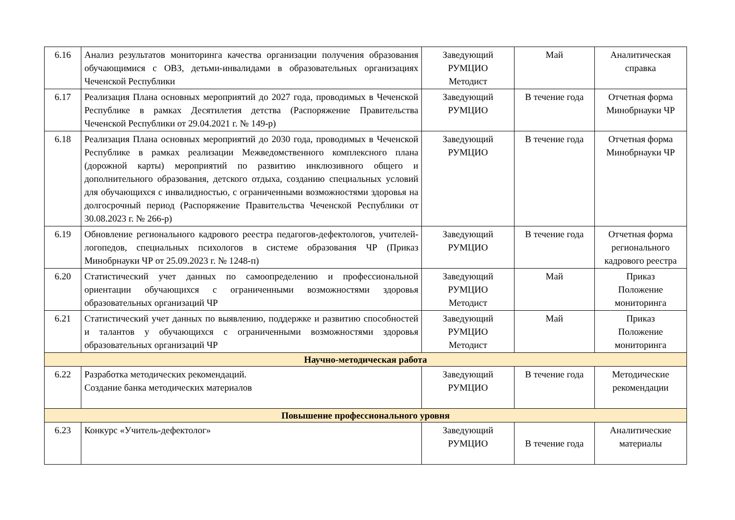| 6.16 | Анализ результатов мониторинга качества организации получения образования обучающимися с ОВЗ, детьми-инвалидами в образовательных организациях Чеченской Республики | Заведующий РУМЦИО Методист | Май | Аналитическая справка |
| 6.17 | Реализация Плана основных мероприятий до 2027 года, проводимых в Чеченской Республике в рамках Десятилетия детства (Распоряжение Правительства Чеченской Республики от 29.04.2021 г. № 149-р) | Заведующий РУМЦИО | В течение года | Отчетная форма Минобрнауки ЧР |
| 6.18 | Реализация Плана основных мероприятий до 2030 года, проводимых в Чеченской Республике в рамках реализации Межведомственного комплексного плана (дорожной карты) мероприятий по развитию инклюзивного общего и дополнительного образования, детского отдыха, созданию специальных условий для обучающихся с инвалидностью, с ограниченными возможностями здоровья на долгосрочный период (Распоряжение Правительства Чеченской Республики от 30.08.2023 г. № 266-р) | Заведующий РУМЦИО | В течение года | Отчетная форма Минобрнауки ЧР |
| 6.19 | Обновление регионального кадрового реестра педагогов-дефектологов, учителей-логопедов, специальных психологов в системе образования ЧР (Приказ Минобрнауки ЧР от 25.09.2023 г. № 1248-п) | Заведующий РУМЦИО | В течение года | Отчетная форма регионального кадрового реестра |
| 6.20 | Статистический учет данных по самоопределению и профессиональной ориентации обучающихся с ограниченными возможностями здоровья образовательных организаций ЧР | Заведующий РУМЦИО Методист | Май | Приказ Положение мониторинга |
| 6.21 | Статистический учет данных по выявлению, поддержке и развитию способностей и талантов у обучающихся с ограниченными возможностями здоровья образовательных организаций ЧР | Заведующий РУМЦИО Методист | Май | Приказ Положение мониторинга |
| Научно-методическая работа | | | | |
| 6.22 | Разработка методических рекомендаций. Создание банка методических материалов | Заведующий РУМЦИО | В течение года | Методические рекомендации |
| Повышение профессионального уровня | | | | |
| 6.23 | Конкурс «Учитель-дефектолог» | Заведующий РУМЦИО | В течение года | Аналитические материалы |